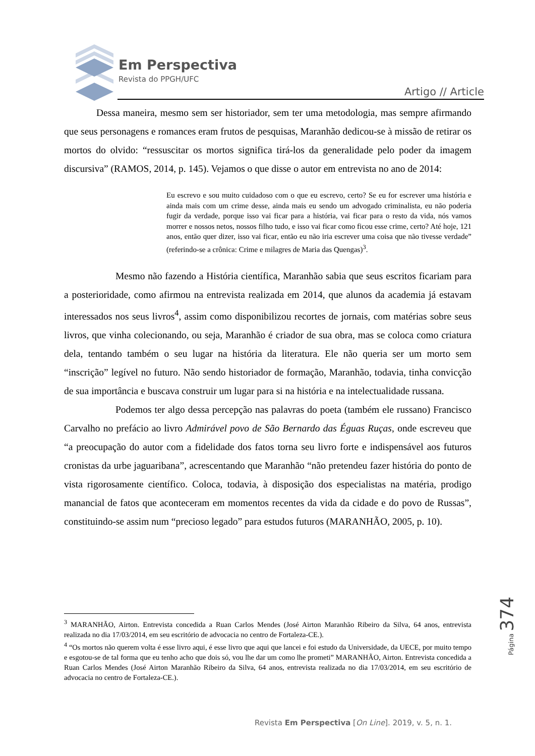Em Perspectiva
Revista do PPGH/UFC
Artigo // Article
Dessa maneira, mesmo sem ser historiador, sem ter uma metodologia, mas sempre afirmando que seus personagens e romances eram frutos de pesquisas, Maranhão dedicou-se à missão de retirar os mortos do olvido: “ressuscitar os mortos significa tirá-los da generalidade pelo poder da imagem discursiva” (RAMOS, 2014, p. 145). Vejamos o que disse o autor em entrevista no ano de 2014:
Eu escrevo e sou muito cuidadoso com o que eu escrevo, certo? Se eu for escrever uma história e ainda mais com um crime desse, ainda mais eu sendo um advogado criminalista, eu não poderia fugir da verdade, porque isso vai ficar para a história, vai ficar para o resto da vida, nós vamos morrer e nossos netos, nossos filho tudo, e isso vai ficar como ficou esse crime, certo? Até hoje, 121 anos, então quer dizer, isso vai ficar, então eu não iria escrever uma coisa que não tivesse verdade” (referindo-se a crônica: Crime e milagres de Maria das Quengas)<sup>3</sup>.
Mesmo não fazendo a História científica, Maranhão sabia que seus escritos ficariam para a posterioridade, como afirmou na entrevista realizada em 2014, que alunos da academia já estavam interessados nos seus livros<sup>4</sup>, assim como disponibilizou recortes de jornais, com matérias sobre seus livros, que vinha colecionando, ou seja, Maranhão é criador de sua obra, mas se coloca como criatura dela, tentando também o seu lugar na história da literatura. Ele não queria ser um morto sem “inscrição” legível no futuro. Não sendo historiador de formação, Maranhão, todavia, tinha convicção de sua importância e buscava construir um lugar para si na história e na intelectualidade russana.
Podemos ter algo dessa percepção nas palavras do poeta (também ele russano) Francisco Carvalho no prefácio ao livro Admirável povo de São Bernardo das Éguas Ruças, onde escreveu que “a preocupação do autor com a fidelidade dos fatos torna seu livro forte e indispensável aos futuros cronistas da urbe jaguaribana”, acrescentando que Maranhão “não pretendeu fazer história do ponto de vista rigorosamente científico. Coloca, todavia, à disposição dos especialistas na matéria, prodigo manancial de fatos que aconteceram em momentos recentes da vida da cidade e do povo de Russas”, constituindo-se assim num “precioso legado” para estudos futuros (MARANHÃO, 2005, p. 10).
<sup>3</sup> MARANHÃO, Airton. Entrevista concedida a Ruan Carlos Mendes (José Airton Maranhão Ribeiro da Silva, 64 anos, entrevista realizada no dia 17/03/2014, em seu escritório de advocacia no centro de Fortaleza-CE.).
<sup>4</sup> “Os mortos não querem volta é esse livro aqui, é esse livro que aqui que lancei e foi estudo da Universidade, da UECE, por muito tempo e esgotou-se de tal forma que eu tenho acho que dois só, vou lhe dar um como lhe prometi” MARANHÃO, Airton. Entrevista concedida a Ruan Carlos Mendes (José Airton Maranhão Ribeiro da Silva, 64 anos, entrevista realizada no dia 17/03/2014, em seu escritório de advocacia no centro de Fortaleza-CE.).
Página 374
Revista Em Perspectiva [On Line]. 2019, v. 5, n. 1.